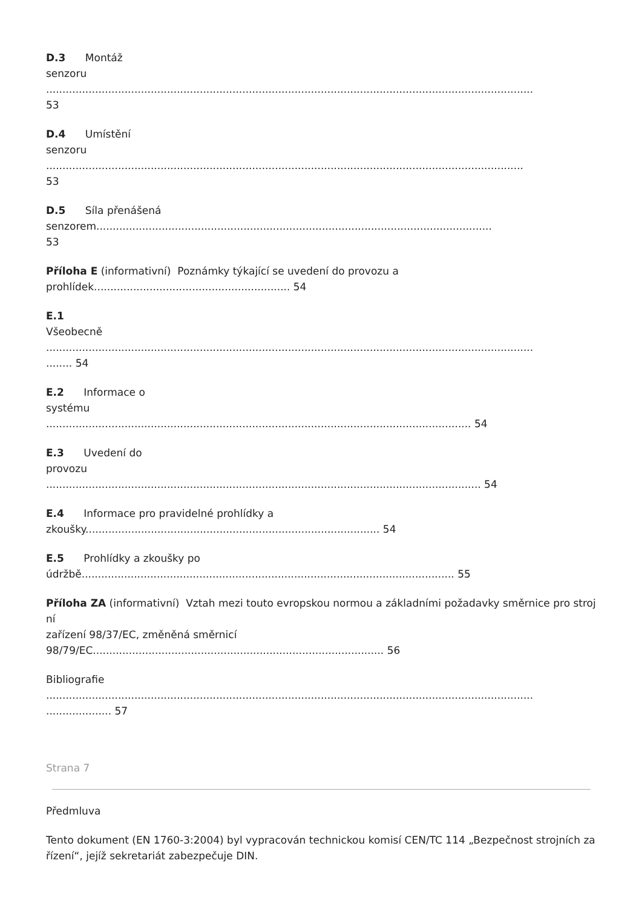D.3 Montáž
senzoru
.....................................................................................................................................................
53
D.4 Umístění
senzoru
..................................................................................................................................................
53
D.5 Síla přenášená
senzorem.........................................................................................................................
53
Příloha E (informativní) Poznámky týkající se uvedení do provozu a
prohlídek............................................................ 54
E.1
Všeobecně
.....................................................................................................................................................
........ 54
E.2 Informace o
systému
.................................................................................................................................. 54
E.3 Uvedení do
provozu
..................................................................................................................................... 54
E.4 Informace pro pravidelné prohlídky a
zkoušky.......................................................................................... 54
E.5 Prohlídky a zkoušky po
údržbě.................................................................................................................. 55
Příloha ZA (informativní) Vztah mezi touto evropskou normou a základními požadavky směrnice pro strojní
zařízení 98/37/EC, změněná směrnicí
98/79/EC......................................................................................... 56
Bibliografie
.....................................................................................................................................................
.................... 57
Strana 7
Předmluva
Tento dokument (EN 1760-3:2004) byl vypracován technickou komisí CEN/TC 114 „Bezpečnost strojních zařízení“, jejíž sekretariát zabezpečuje DIN.